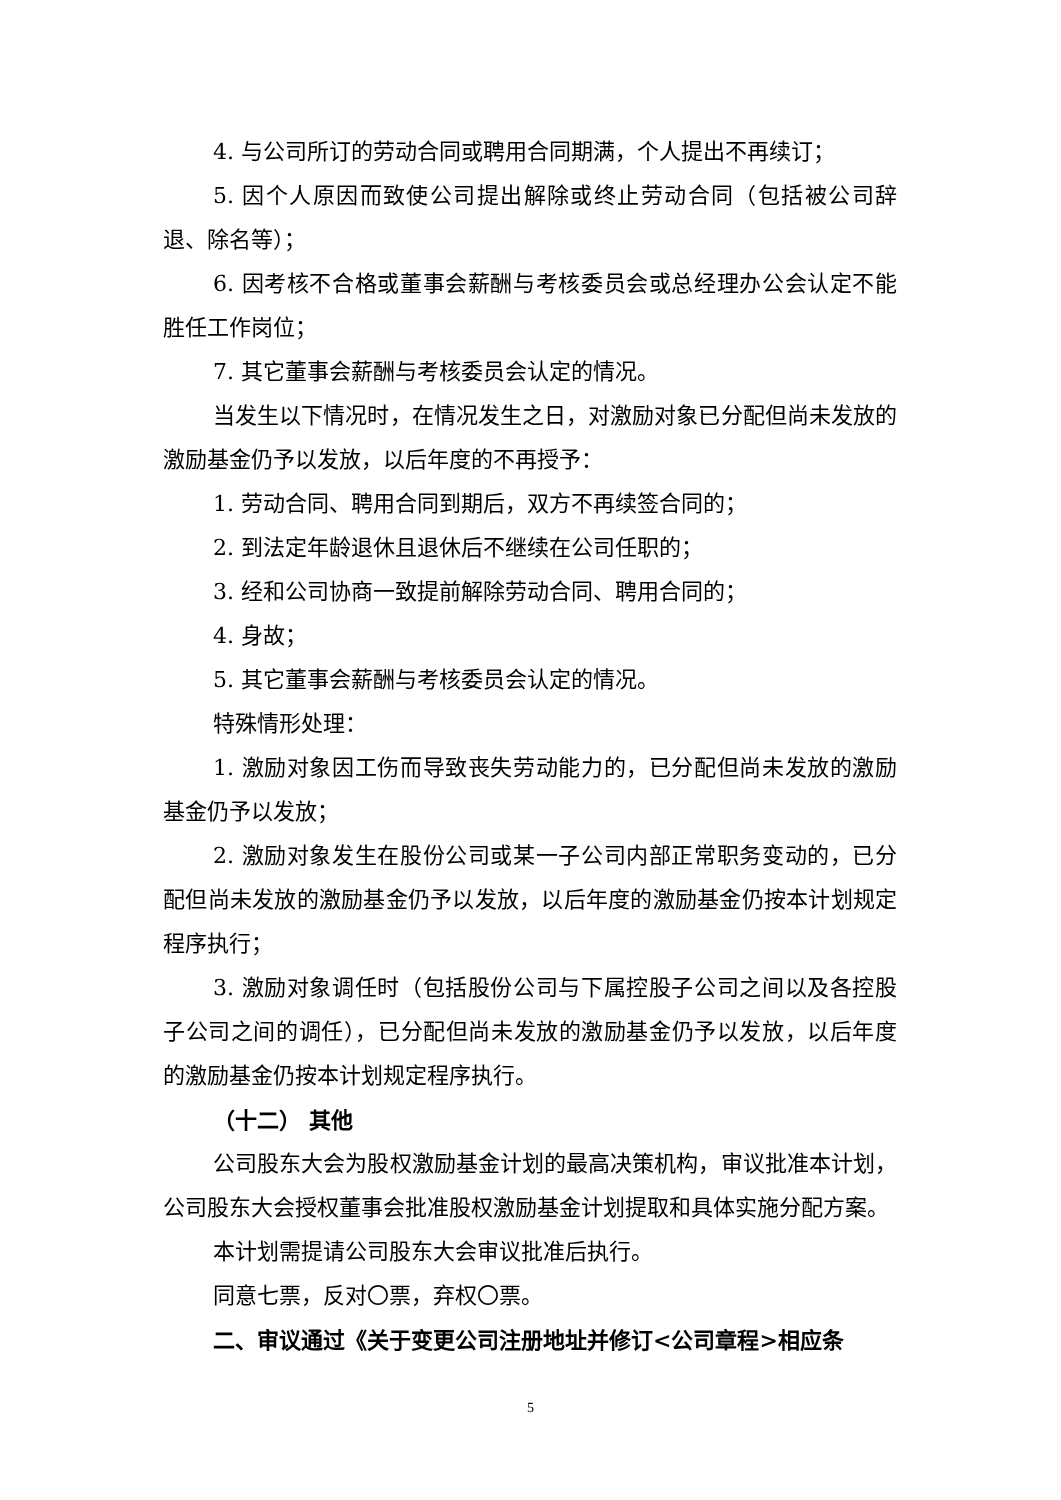4. 与公司所订的劳动合同或聘用合同期满，个人提出不再续订；
5. 因个人原因而致使公司提出解除或终止劳动合同（包括被公司辞退、除名等）；
6. 因考核不合格或董事会薪酬与考核委员会或总经理办公会认定不能胜任工作岗位；
7. 其它董事会薪酬与考核委员会认定的情况。
当发生以下情况时，在情况发生之日，对激励对象已分配但尚未发放的激励基金仍予以发放，以后年度的不再授予：
1. 劳动合同、聘用合同到期后，双方不再续签合同的；
2. 到法定年龄退休且退休后不继续在公司任职的；
3. 经和公司协商一致提前解除劳动合同、聘用合同的；
4. 身故；
5. 其它董事会薪酬与考核委员会认定的情况。
特殊情形处理：
1. 激励对象因工伤而导致丧失劳动能力的，已分配但尚未发放的激励基金仍予以发放；
2. 激励对象发生在股份公司或某一子公司内部正常职务变动的，已分配但尚未发放的激励基金仍予以发放，以后年度的激励基金仍按本计划规定程序执行；
3. 激励对象调任时（包括股份公司与下属控股子公司之间以及各控股子公司之间的调任），已分配但尚未发放的激励基金仍予以发放，以后年度的激励基金仍按本计划规定程序执行。
（十二） 其他
公司股东大会为股权激励基金计划的最高决策机构，审议批准本计划，公司股东大会授权董事会批准股权激励基金计划提取和具体实施分配方案。
本计划需提请公司股东大会审议批准后执行。
同意七票，反对〇票，弃权〇票。
二、审议通过《关于变更公司注册地址并修订<公司章程>相应条
5